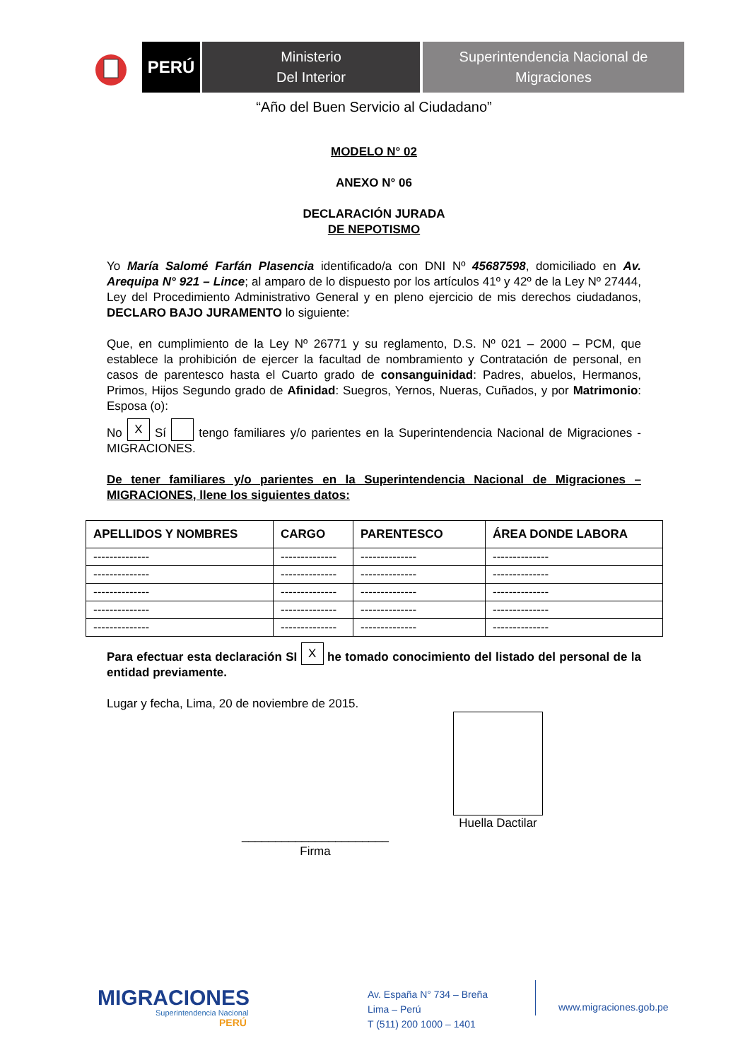PERÚ
Ministerio
Del Interior
Superintendencia Nacional de
Migraciones
“Año del Buen Servicio al Ciudadano”
MODELO N° 02
ANEXO N° 06
DECLARACIÓN JURADA
DE NEPOTISMO
Yo María Salomé Farfán Plasencia identificado/a con DNI Nº 45687598, domiciliado en Av. Arequipa N° 921 – Lince; al amparo de lo dispuesto por los artículos 41º y 42º de la Ley Nº 27444, Ley del Procedimiento Administrativo General y en pleno ejercicio de mis derechos ciudadanos, DECLARO BAJO JURAMENTO lo siguiente:
Que, en cumplimiento de la Ley Nº 26771 y su reglamento, D.S. Nº 021 – 2000 – PCM, que establece la prohibición de ejercer la facultad de nombramiento y Contratación de personal, en casos de parentesco hasta el Cuarto grado de consanguinidad: Padres, abuelos, Hermanos, Primos, Hijos Segundo grado de Afinidad: Suegros, Yernos, Nueras, Cuñados, y por Matrimonio: Esposa (o):
No X Sí tengo familiares y/o parientes en la Superintendencia Nacional de Migraciones - MIGRACIONES.
De tener familiares y/o parientes en la Superintendencia Nacional de Migraciones – MIGRACIONES, llene los siguientes datos:
| APELLIDOS Y NOMBRES | CARGO | PARENTESCO | ÁREA DONDE LABORA |
| --- | --- | --- | --- |
| -------------- | -------------- | -------------- | -------------- |
| -------------- | -------------- | -------------- | -------------- |
| -------------- | -------------- | -------------- | -------------- |
| -------------- | -------------- | -------------- | -------------- |
| -------------- | -------------- | -------------- | -------------- |
Para efectuar esta declaración SI X he tomado conocimiento del listado del personal de la entidad previamente.
Lugar y fecha, Lima, 20 de noviembre de 2015.
______________________
Firma
Huella Dactilar
MIGRACIONES
Superintendencia Nacional
PERÚ
Av. España N° 734 – Breña
Lima – Perú
T (511) 200 1000 – 1401
www.migraciones.gob.pe